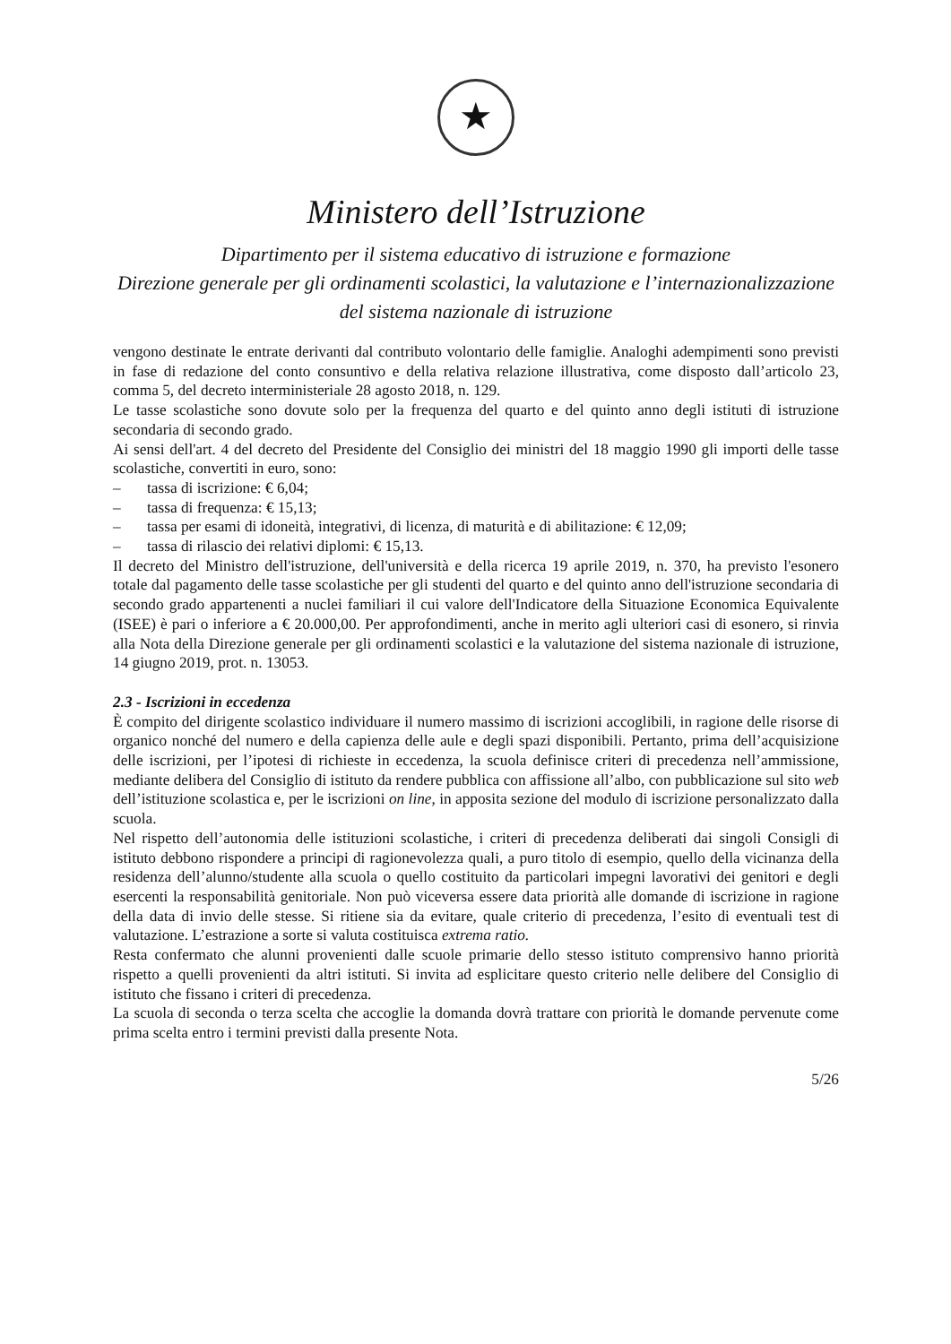★
Ministero dell’Istruzione
Dipartimento per il sistema educativo di istruzione e formazione
Direzione generale per gli ordinamenti scolastici, la valutazione e l’internazionalizzazione
del sistema nazionale di istruzione
vengono destinate le entrate derivanti dal contributo volontario delle famiglie. Analoghi adempimenti sono previsti in fase di redazione del conto consuntivo e della relativa relazione illustrativa, come disposto dall’articolo 23, comma 5, del decreto interministeriale 28 agosto 2018, n. 129.
Le tasse scolastiche sono dovute solo per la frequenza del quarto e del quinto anno degli istituti di istruzione secondaria di secondo grado.
Ai sensi dell'art. 4 del decreto del Presidente del Consiglio dei ministri del 18 maggio 1990 gli importi delle tasse scolastiche, convertiti in euro, sono:
– tassa di iscrizione: € 6,04;
– tassa di frequenza: € 15,13;
– tassa per esami di idoneità, integrativi, di licenza, di maturità e di abilitazione: € 12,09;
– tassa di rilascio dei relativi diplomi: € 15,13.
Il decreto del Ministro dell'istruzione, dell'università e della ricerca 19 aprile 2019, n. 370, ha previsto l'esonero totale dal pagamento delle tasse scolastiche per gli studenti del quarto e del quinto anno dell'istruzione secondaria di secondo grado appartenenti a nuclei familiari il cui valore dell'Indicatore della Situazione Economica Equivalente (ISEE) è pari o inferiore a € 20.000,00. Per approfondimenti, anche in merito agli ulteriori casi di esonero, si rinvia alla Nota della Direzione generale per gli ordinamenti scolastici e la valutazione del sistema nazionale di istruzione, 14 giugno 2019, prot. n. 13053.
2.3 - Iscrizioni in eccedenza
È compito del dirigente scolastico individuare il numero massimo di iscrizioni accoglibili, in ragione delle risorse di organico nonché del numero e della capienza delle aule e degli spazi disponibili. Pertanto, prima dell’acquisizione delle iscrizioni, per l’ipotesi di richieste in eccedenza, la scuola definisce criteri di precedenza nell’ammissione, mediante delibera del Consiglio di istituto da rendere pubblica con affissione all’albo, con pubblicazione sul sito web dell’istituzione scolastica e, per le iscrizioni on line, in apposita sezione del modulo di iscrizione personalizzato dalla scuola.
Nel rispetto dell’autonomia delle istituzioni scolastiche, i criteri di precedenza deliberati dai singoli Consigli di istituto debbono rispondere a principi di ragionevolezza quali, a puro titolo di esempio, quello della vicinanza della residenza dell’alunno/studente alla scuola o quello costituito da particolari impegni lavorativi dei genitori e degli esercenti la responsabilità genitoriale. Non può viceversa essere data priorità alle domande di iscrizione in ragione della data di invio delle stesse. Si ritiene sia da evitare, quale criterio di precedenza, l’esito di eventuali test di valutazione. L’estrazione a sorte si valuta costituisca extrema ratio.
Resta confermato che alunni provenienti dalle scuole primarie dello stesso istituto comprensivo hanno priorità rispetto a quelli provenienti da altri istituti. Si invita ad esplicitare questo criterio nelle delibere del Consiglio di istituto che fissano i criteri di precedenza.
La scuola di seconda o terza scelta che accoglie la domanda dovrà trattare con priorità le domande pervenute come prima scelta entro i termini previsti dalla presente Nota.
5/26